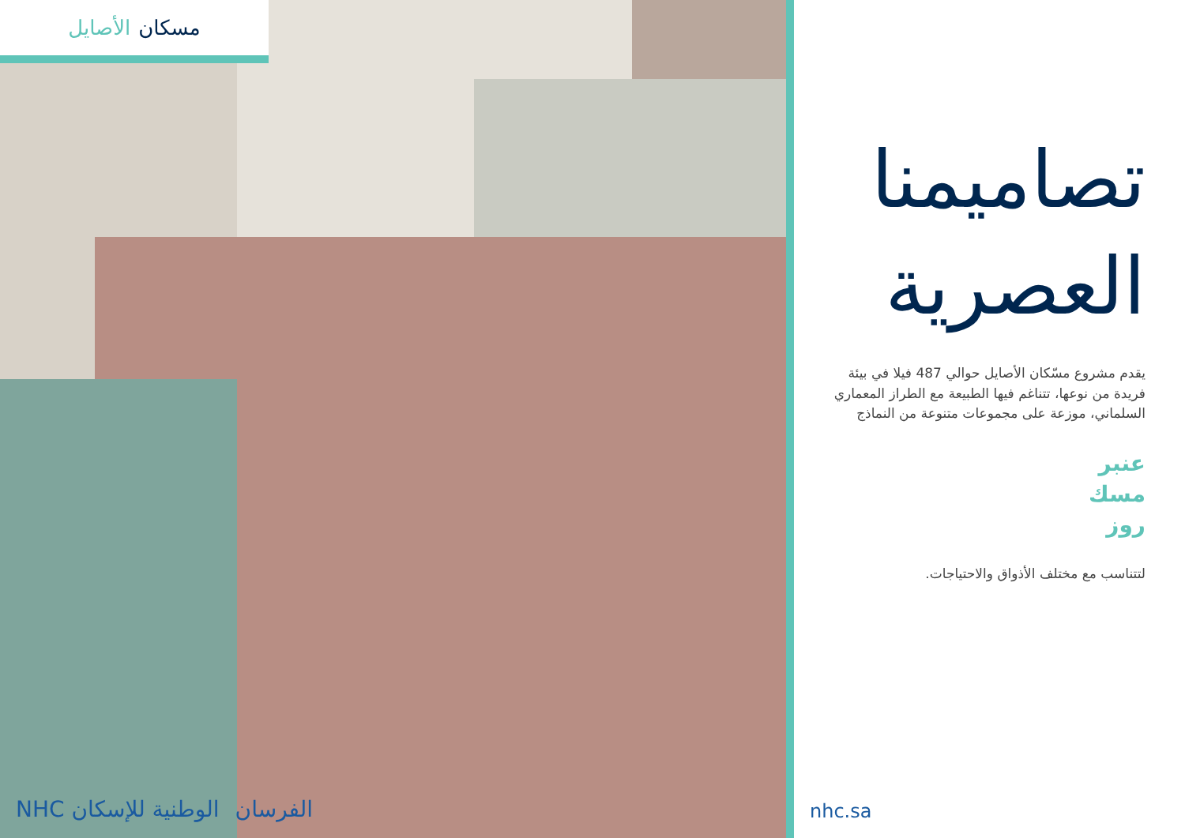الأصايل مسكان
NHC الوطنية للإسكان الفرسان
تصاميمنا
العصرية
يقدم مشروع مسّكان الأصايل حوالي 487 فيلا في بيئة فريدة من نوعها، تتناغم فيها الطبيعة مع الطراز المعماري السلماني، موزعة على مجموعات متنوعة من النماذج
عنبر
مسك
روز
لتتناسب مع مختلف الأذواق والاحتياجات.
nhc.sa